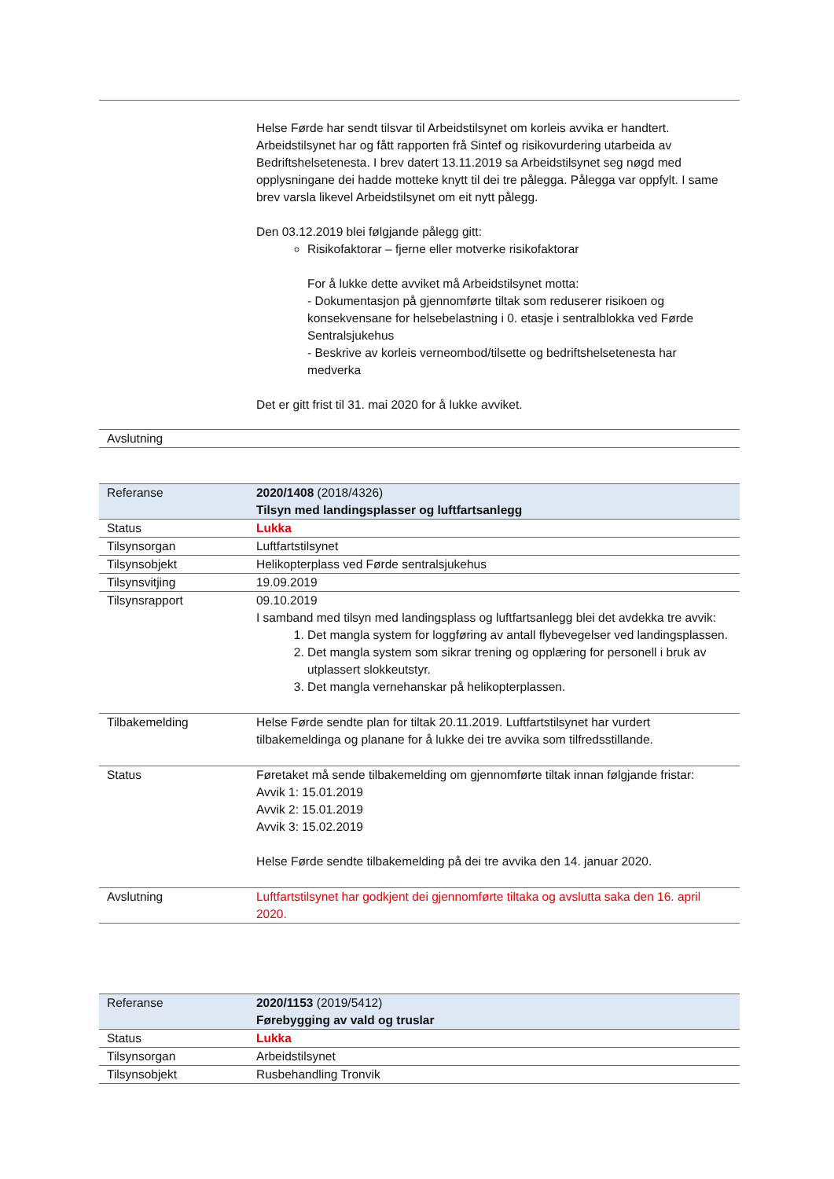| | Helse Førde har sendt tilsvar til Arbeidstilsynet om korleis avvika er handtert. Arbeidstilsynet har og fått rapporten frå Sintef og risikovurdering utarbeida av Bedriftshelsetenesta. I brev datert 13.11.2019 sa Arbeidstilsynet seg nøgd med opplysningane dei hadde motteke knytt til dei tre pålegga. Pålegga var oppfylt. I same brev varsla likevel Arbeidstilsynet om eit nytt pålegg. Den 03.12.2019 blei følgjande pålegg gitt: Risikofaktorar – fjerne eller motverke risikofaktorar For å lukke dette avviket må Arbeidstilsynet motta: - Dokumentasjon på gjennomførte tiltak som reduserer risikoen og konsekvensane for helsebelastning i 0. etasje i sentralblokka ved Førde Sentralsjukehus - Beskrive av korleis verneombod/tilsette og bedriftshelsetenesta har medverka Det er gitt frist til 31. mai 2020 for å lukke avviket. |
| Avslutning | |
| Referanse | 2020/1408 (2018/4326) Tilsyn med landingsplasser og luftfartsanlegg |
| Status | Lukka |
| Tilsynsorgan | Luftfartstilsynet |
| Tilsynsobjekt | Helikopterplass ved Førde sentralsjukehus |
| Tilsynsvitjing | 19.09.2019 |
| Tilsynsrapport | 09.10.2019 I samband med tilsyn med landingsplass og luftfartsanlegg blei det avdekka tre avvik: 1. Det mangla system for loggføring av antall flybevegelser ved landingsplassen. 2. Det mangla system som sikrar trening og opplæring for personell i bruk av utplassert slokkeutstyr. 3. Det mangla vernehanskar på helikopterplassen. |
| Tilbakemelding | Helse Førde sendte plan for tiltak 20.11.2019. Luftfartstilsynet har vurdert tilbakemeldinga og planane for å lukke dei tre avvika som tilfredsstillande. |
| Status | Føretaket må sende tilbakemelding om gjennomførte tiltak innan følgjande fristar: Avvik 1: 15.01.2019 Avvik 2: 15.01.2019 Avvik 3: 15.02.2019 Helse Førde sendte tilbakemelding på dei tre avvika den 14. januar 2020. |
| Avslutning | Luftfartstilsynet har godkjent dei gjennomførte tiltaka og avslutta saka den 16. april 2020. |
| Referanse | 2020/1153 (2019/5412) Førebygging av vald og truslar |
| Status | Lukka |
| Tilsynsorgan | Arbeidstilsynet |
| Tilsynsobjekt | Rusbehandling Tronvik |